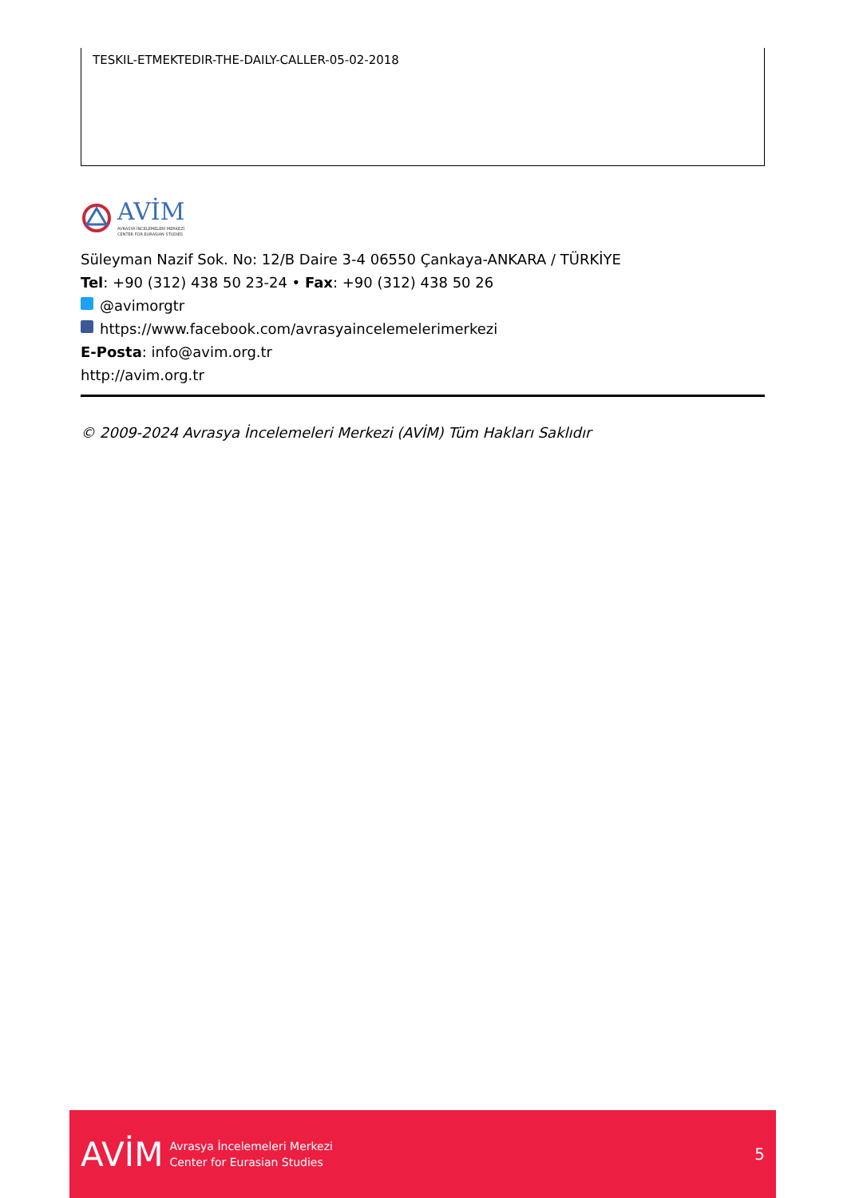TESKIL-ETMEKTEDIR-THE-DAILY-CALLER-05-02-2018
AVİM
AVRASYA İNCELEMELERİ MERKEZİ
CENTER FOR EURASIAN STUDIES
Süleyman Nazif Sok. No: 12/B Daire 3-4 06550 Çankaya-ANKARA / TÜRKİYE
Tel: +90 (312) 438 50 23-24 • Fax: +90 (312) 438 50 26
@avimorgtr
https://www.facebook.com/avrasyaincelemelerimerkezi
E-Posta: info@avim.org.tr
http://avim.org.tr
© 2009-2024 Avrasya İncelemeleri Merkezi (AVİM) Tüm Hakları Saklıdır
AVİM
Avrasya İncelemeleri Merkezi
Center for Eurasian Studies
5